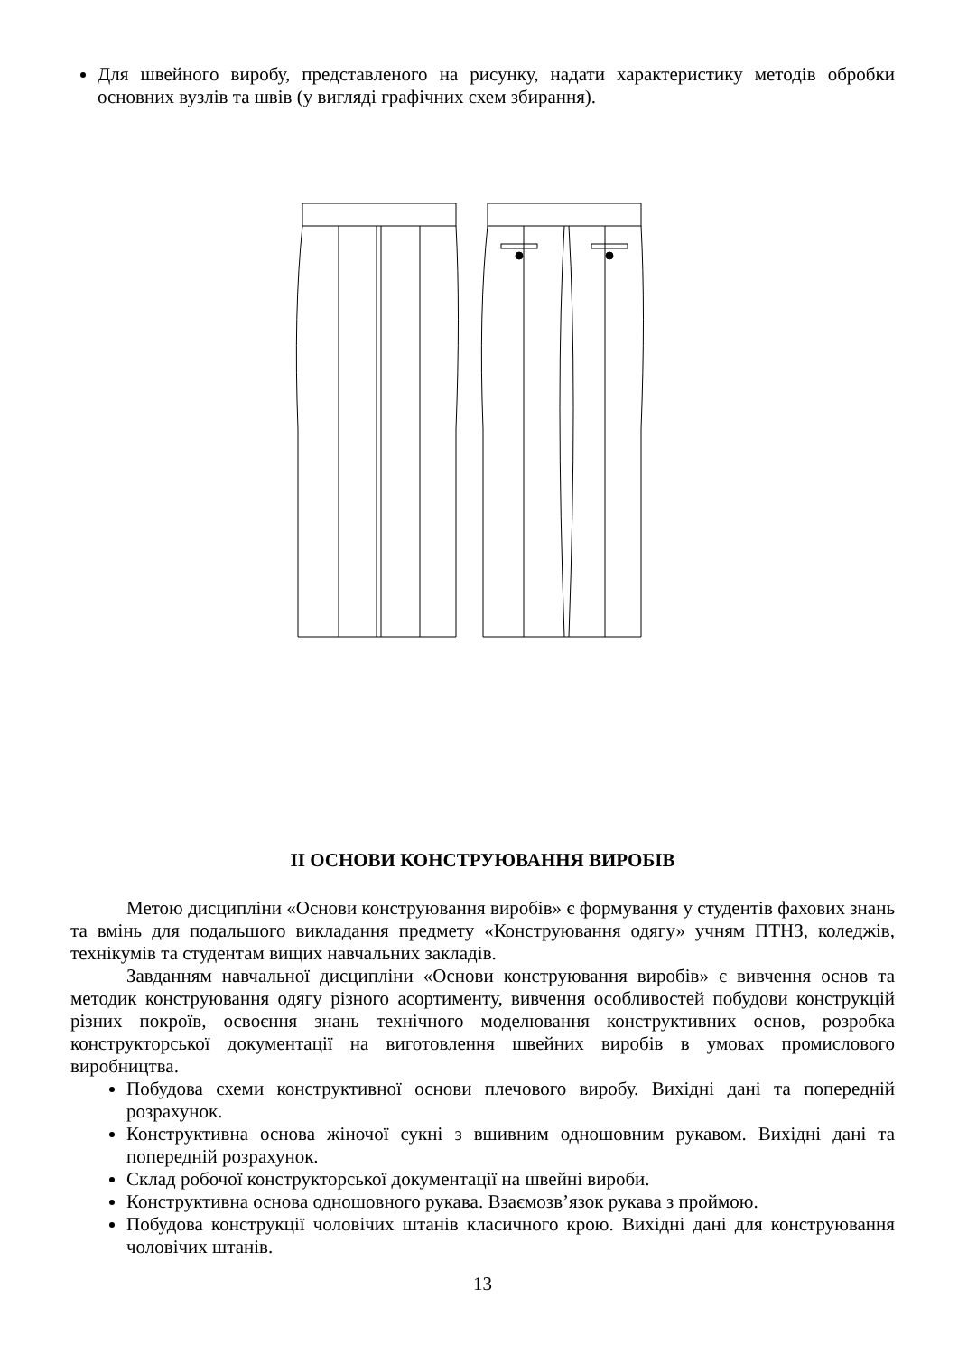Для швейного виробу, представленого на рисунку, надати характеристику методів обробки основних вузлів та швів (у вигляді графічних схем збирання).
ІІ ОСНОВИ КОНСТРУЮВАННЯ ВИРОБІВ
Метою дисципліни «Основи конструювання виробів» є формування у студентів фахових знань та вмінь для подальшого викладання предмету «Конструювання одягу» учням ПТНЗ, коледжів, технікумів та студентам вищих навчальних закладів.
Завданням навчальної дисципліни «Основи конструювання виробів» є вивчення основ та методик конструювання одягу різного асортименту, вивчення особливостей побудови конструкцій різних покроїв, освоєння знань технічного моделювання конструктивних основ, розробка конструкторської документації на виготовлення швейних виробів в умовах промислового виробництва.
Побудова схеми конструктивної основи плечового виробу. Вихідні дані та попередній розрахунок.
Конструктивна основа жіночої сукні з вшивним одношовним рукавом. Вихідні дані та попередній розрахунок.
Склад робочої конструкторської документації на швейні вироби.
Конструктивна основа одношовного рукава. Взаємозв’язок рукава з проймою.
Побудова конструкції чоловічих штанів класичного крою. Вихідні дані для конструювання чоловічих штанів.
13